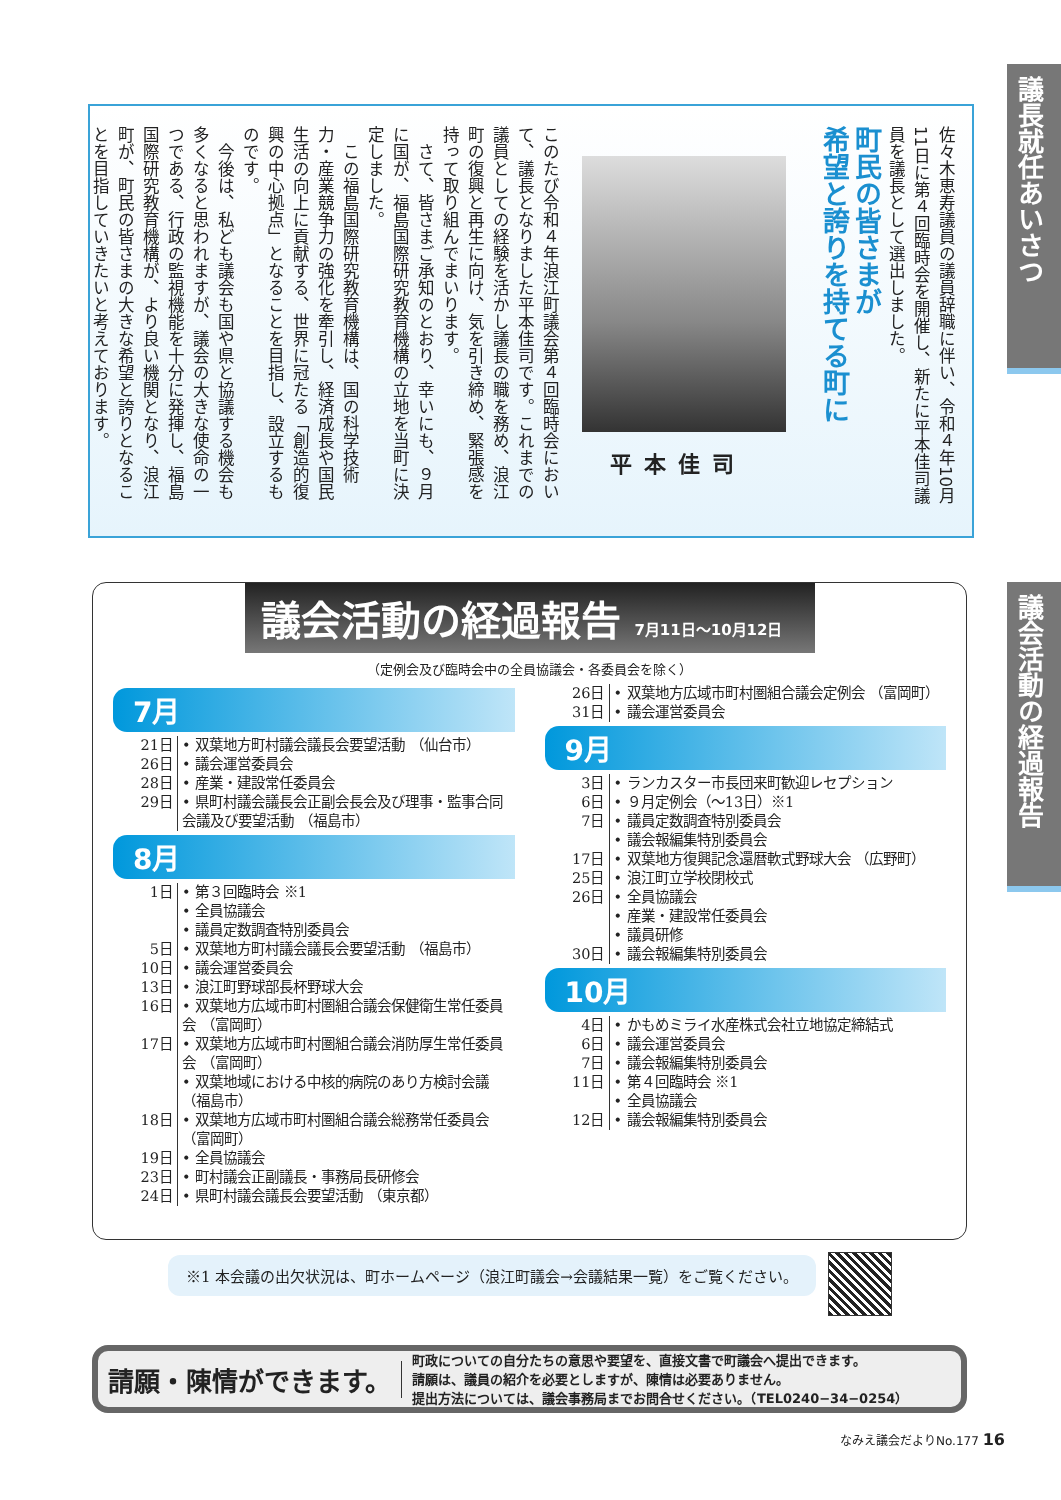議長就任あいさつ
議会活動の経過報告
佐々木恵寿議員の議員辞職に伴い、令和４年10月11日に第４回臨時会を開催し、新たに平本佳司議員を議長として選出しました。
町民の皆さまが
希望と誇りを持てる町に
平本佳司
このたび令和４年浪江町議会第４回臨時会において、議長となりました平本佳司です。これまでの議員としての経験を活かし議長の職を務め、浪江町の復興と再生に向け、気を引き締め、緊張感を持って取り組んでまいります。
　さて、皆さまご承知のとおり、幸いにも、９月に国が、福島国際研究教育機構の立地を当町に決定しました。
　この福島国際研究教育機構は、国の科学技術力・産業競争力の強化を牽引し、経済成長や国民生活の向上に貢献する、世界に冠たる「創造的復興の中心拠点」となることを目指し、設立するものです。
　今後は、私ども議会も国や県と協議する機会も多くなると思われますが、議会の大きな使命の一つである、行政の監視機能を十分に発揮し、福島国際研究教育機構が、より良い機関となり、浪江町が、町民の皆さまの大きな希望と誇りとなることを目指していきたいと考えております。
議会活動の経過報告 7月11日～10月12日
（定例会及び臨時会中の全員協議会・各委員会を除く）
7月
| 21日 | • 双葉地方町村議会議長会要望活動 （仙台市） |
| 26日 | • 議会運営委員会 |
| 28日 | • 産業・建設常任委員会 |
| 29日 | • 県町村議会議長会正副会長会及び理事・監事合同会議及び要望活動 （福島市） |
8月
| 1日 | • 第３回臨時会 ※1 • 全員協議会 • 議員定数調査特別委員会 |
| 5日 | • 双葉地方町村議会議長会要望活動 （福島市） |
| 10日 | • 議会運営委員会 |
| 13日 | • 浪江町野球部長杯野球大会 |
| 16日 | • 双葉地方広域市町村圏組合議会保健衛生常任委員会 （富岡町） |
| 17日 | • 双葉地方広域市町村圏組合議会消防厚生常任委員会 （富岡町） • 双葉地域における中核的病院のあり方検討会議 （福島市） |
| 18日 | • 双葉地方広域市町村圏組合議会総務常任委員会 （富岡町） |
| 19日 | • 全員協議会 |
| 23日 | • 町村議会正副議長・事務局長研修会 |
| 24日 | • 県町村議会議長会要望活動 （東京都） |
| 26日 | • 双葉地方広域市町村圏組合議会定例会 （富岡町） |
| 31日 | • 議会運営委員会 |
9月
| 3日 | • ランカスター市長団来町歓迎レセプション |
| 6日 | • ９月定例会（～13日）※1 |
| 7日 | • 議員定数調査特別委員会 • 議会報編集特別委員会 |
| 17日 | • 双葉地方復興記念還暦軟式野球大会 （広野町） |
| 25日 | • 浪江町立学校閉校式 |
| 26日 | • 全員協議会 • 産業・建設常任委員会 • 議員研修 |
| 30日 | • 議会報編集特別委員会 |
10月
| 4日 | • かもめミライ水産株式会社立地協定締結式 |
| 6日 | • 議会運営委員会 |
| 7日 | • 議会報編集特別委員会 |
| 11日 | • 第４回臨時会 ※1 • 全員協議会 |
| 12日 | • 議会報編集特別委員会 |
※1 本会議の出欠状況は、町ホームページ（浪江町議会→会議結果一覧）をご覧ください。
請願・陳情ができます。
町政についての自分たちの意思や要望を、直接文書で町議会へ提出できます。
請願は、議員の紹介を必要としますが、陳情は必要ありません。
提出方法については、議会事務局までお問合せください。（TEL0240−34−0254）
なみえ議会だよりNo.177 16